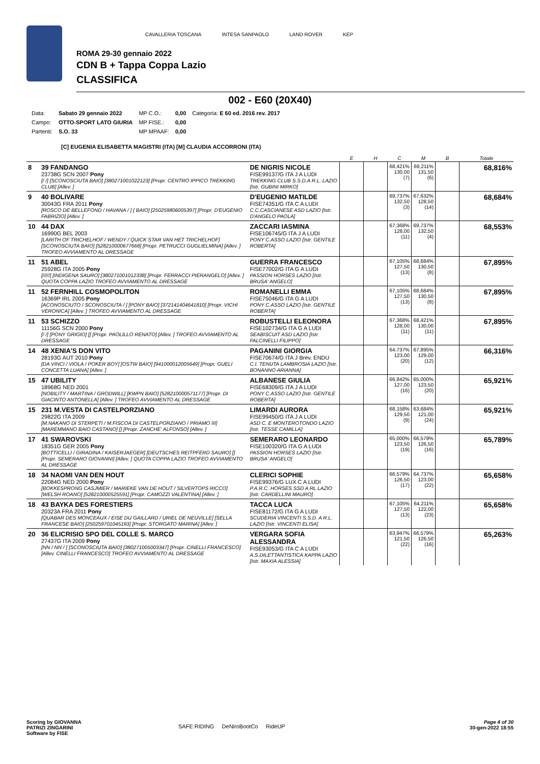CAVALLERIA TOSCANA INTESA SANPAOLO LAND ROVER KEP
ROMA 29-30 gennaio 2022
CDN B + Tappa Coppa Lazio
CLASSIFICA
002 - E60 (20X40)
| Data: | Sabato 29 gennaio 2022 | MP C.O.: | 0,00 | Categoria: E 60 ed. 2016 rev. 2017 |
| Campo: | OTTO-SPORT LATO GIURIA | MP FISE.: | 0,00 | |
| Partenti: | S.O. 33 | MP MPAAF: | 0,00 | |
[C] EUGENIA ELISABETTA MAGISTRI (ITA) [M] CLAUDIA ACCORRONI (ITA)
| | | | E | H | C | M | B | Totale |
| --- | --- | --- | --- | --- | --- | --- | --- | --- |
| 8 | 39 FANDANGO 23738G SCN 2007 Pony [/ /] [SCONOSCIUTA BAIO] [380271001022123] [Propr. CENTRO IPPICO TREKKING CLUB] [Allev. ] | DE NIGRIS NICOLE FISE99137/G ITA J A LUDI TREKKING CLUB S.S.D.A R.L. LAZIO [Istr. GUBINI MIRKO] | | | 68,421% 130,00 (7) | 69,211% 131,50 (6) | | 68,816% |
| 9 | 40 BOLIVARE 30043G FRA 2011 Pony [ROSCO DE BELLEFOND / HAVANA / ] [ BAIO] [250259806005397] [Propr. D'EUGENIO FABRIZIO] [Allev. ] | D'EUGENIO MATILDE FISE74351/G ITA C A LUDI C.C.CASCIANESE ASD LAZIO [Istr. D'ANGELO PAOLA] | | | 69,737% 132,50 (3) | 67,632% 128,50 (14) | | 68,684% |
| 10 | 44 DAX 16990G BEL 2003 [LARITH OF TRICHELHOF / WENDY / QUICK STAR VAN HET TRICHELHOF] [SCONOSCIUTA BAIO] [528210000677668] [Propr. PETRUCCI GUGLIELMINA] [Allev. ] TROFEO AVVIAMENTO AL DRESSAGE | ZACCARI IASMINA FISE106745/G ITA J A LUDI PONY C.ASSO LAZIO [Istr. GENTILE ROBERTA] | | | 67,368% 128,00 (11) | 69,737% 132,50 (4) | | 68,553% |
| 11 | 51 ABEL 25928G ITA 2005 Pony [/////] [INDIGENA SAURO] [380271001012338] [Propr. FERRACCI PIERANGELO] [Allev. ] QUOTA COPPA LAZIO TROFEO AVVIAMENTO AL DRESSAGE | GUERRA FRANCESCO FISE77002/G ITA G A LUDI PASSION HORSES LAZIO [Istr. BRUSA' ANGELO] | | | 67,105% 127,50 (13) | 68,684% 130,50 (8) | | 67,895% |
| 11 | 52 FERNHILL COSMOPOLITON 16369P IRL 2005 Pony [ACONOSCIUTO / SCONOSCIUTA / ] [PONY BAIO] [372141404641810] [Propr. VICHI VERONICA] [Allev. ] TROFEO AVVIAMENTO AL DRESSAGE | ROMANELLI EMMA FISE75046/G ITA G A LUDI PONY C.ASSO LAZIO [Istr. GENTILE ROBERTA] | | | 67,105% 127,50 (13) | 68,684% 130,50 (8) | | 67,895% |
| 11 | 53 SCHIZZO 11156G SCN 2000 Pony [/ /] [PONY GRIGIO] [] [Propr. PAOLILLO RENATO] [Allev. ] TROFEO AVVIAMENTO AL DRESSAGE | ROBUSTELLI ELEONORA FISE102734/G ITA G A LUDI SEABISCUIT ASD LAZIO [Istr. FALCINELLI FILIPPO] | | | 67,368% 128,00 (11) | 68,421% 130,00 (11) | | 67,895% |
| 14 | 48 XENIA'S DON VITO 28193G AUT 2010 Pony [DA VINCI / VIOLA / POKER BOY] [OSTW BAIO] [941000012005649] [Propr. GUELI CONCETTA LUANA] [Allev. ] | PAGANINI GIORGIA FISE70674/G ITA J Brev. ENDU C.I. TENUTA LAMBROSIA LAZIO [Istr. BONANNO ARIANNA] | | | 64,737% 123,00 (20) | 67,895% 129,00 (12) | | 66,316% |
| 15 | 47 UBILITY 18968G NED 2001 [NOBILITY / MARTINA / GRODWILL] [KWPN BAIO] [528210000571177] [Propr. DI GIACINTO ANTONELLA] [Allev. ] TROFEO AVVIAMENTO AL DRESSAGE | ALBANESE GIULIA FISE68309/G ITA J A LUDI PONY C.ASSO LAZIO [Istr. GENTILE ROBERTA] | | | 66,842% 127,00 (16) | 65,000% 123,50 (20) | | 65,921% |
| 15 | 231 M.VESTA DI CASTELPORZIANO 29822G ITA 2009 [M.NAKANO DI STERPETI / M.FISCOA DI CASTELPORZIANO / PRIAMO III] [MAREMMANO BAIO CASTANO] [] [Propr. ZANCHE' ALFONSO] [Allev. ] | LIMARDI AURORA FISE99450/G ITA J A LUDI ASD C. E MONTEROTONDO LAZIO [Istr. TESSE CAMILLA] | | | 68,158% 129,50 (9) | 63,684% 121,00 (24) | | 65,921% |
| 17 | 41 SWAROVSKI 18351G GER 2005 Pony [BOTTICELLI / GIRADINA / KAISERJAEGER] [DEUTSCHES REITPFERD SAURO] [] [Propr. SEMERARO GIOVANNI] [Allev. ] QUOTA COPPA LAZIO TROFEO AVVIAMENTO AL DRESSAGE | SEMERARO LEONARDO FISE100320/G ITA G A LUDI PASSION HORSES LAZIO [Istr. BRUSA' ANGELO] | | | 65,000% 123,50 (19) | 66,579% 126,50 (16) | | 65,789% |
| 18 | 34 NAOMI VAN DEN HOUT 22084G NED 2000 Pony [BOKKESPRONG CASJMIER / MARIEKE VAN DE HOUT / SILVERTOPS RICCO] [WELSH ROANO] [528210000525591] [Propr. CAMOZZI VALENTINA] [Allev. ] | CLERICI SOPHIE FISE99376/G LUX C A LUDI P.A.R.C. HORSES SSD A RL LAZIO [Istr. CARDELLINI MAURO] | | | 66,579% 126,50 (17) | 64,737% 123,00 (22) | | 65,658% |
| 18 | 43 BAYKA DES FORESTIERS 20323A FRA 2011 Pony [QUABAR DES MONCEAUX / EISE DU GAILLARD / URIEL DE NEUVILLE] [SELLA FRANCESE BAIO] [250259701045193] [Propr. STORGATO MARINA] [Allev. ] | TACCA LUCA FISE81172/G ITA G A LUDI SCUDERIA VINCENTI S.S.D. A R.L. LAZIO [Istr. VINCENTI ELISA] | | | 67,105% 127,50 (13) | 64,211% 122,00 (23) | | 65,658% |
| 20 | 36 ELICRISIO SPO DEL COLLE S. MARCO 27437G ITA 2009 Pony [NN / NN / ] [SCONOSCIUTA BAIO] [380271005003347] [Propr. CINELLI FRANCESCO] [Allev. CINELLI FRANCESCO] TROFEO AVVIAMENTO AL DRESSAGE | VERGARA SOFIA ALESSANDRA FISE93053/G ITA C A LUDI A.S.DILETTANTISTICA KAPPA LAZIO [Istr. MAXIA ALESSIA] | | | 63,947% 121,50 (22) | 66,579% 126,50 (16) | | 65,263% |
Scoring by GIOVANNA
PATRIZI ZINGARINI
Software by FISE
SAFE RIDING DeNiroBootCo RideUP
Page 4 of 30
30-gen-2022 18:55